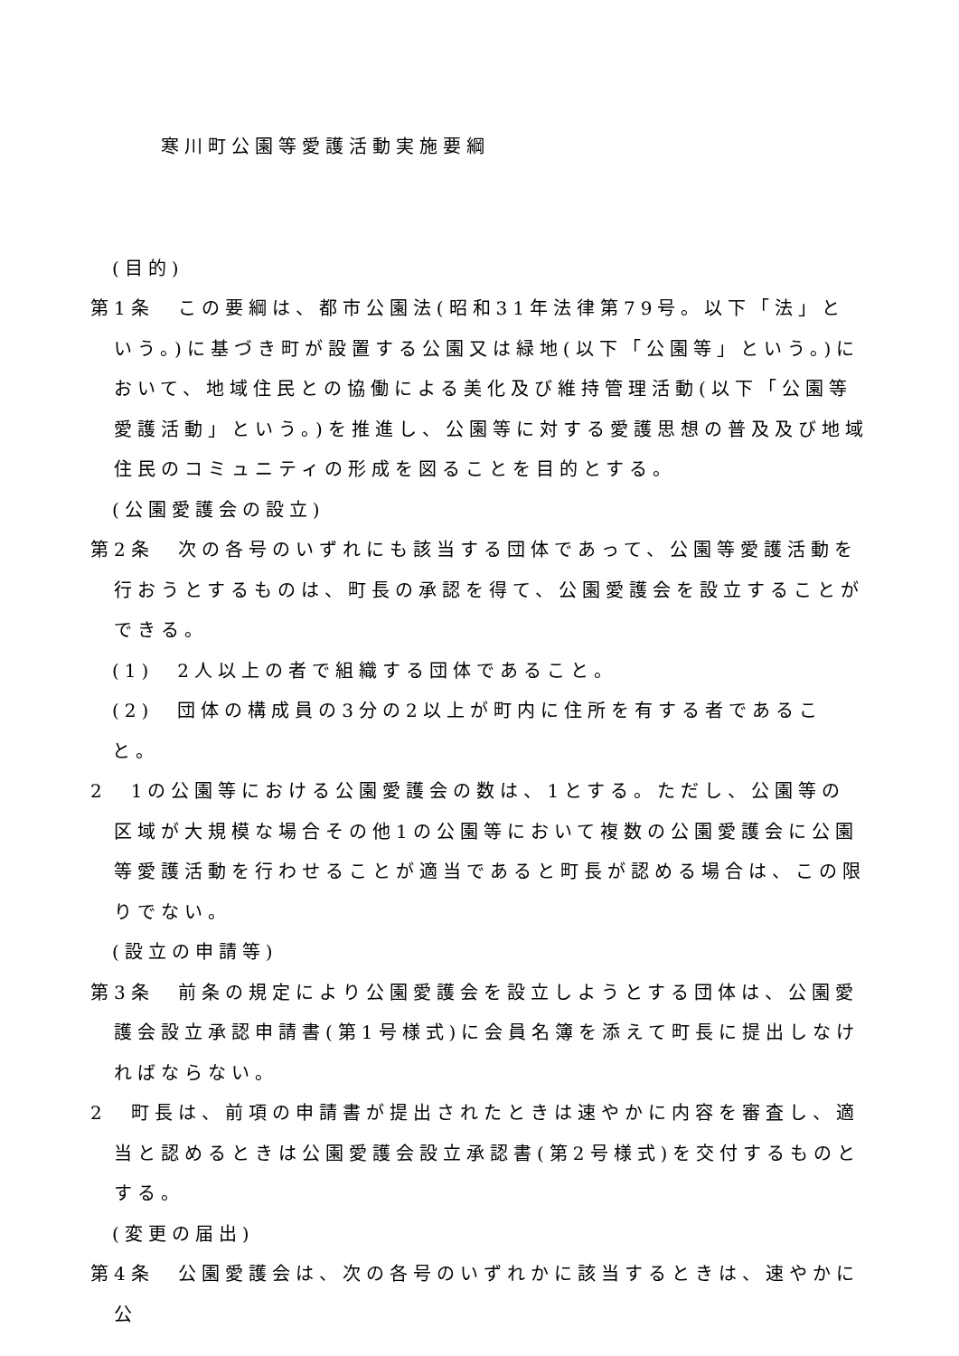寒川町公園等愛護活動実施要綱
(目的)
第1条　この要綱は、都市公園法(昭和31年法律第79号。以下「法」という。)に基づき町が設置する公園又は緑地(以下「公園等」という。)において、地域住民との協働による美化及び維持管理活動(以下「公園等愛護活動」という。)を推進し、公園等に対する愛護思想の普及及び地域住民のコミュニティの形成を図ることを目的とする。
(公園愛護会の設立)
第2条　次の各号のいずれにも該当する団体であって、公園等愛護活動を行おうとするものは、町長の承認を得て、公園愛護会を設立することができる。
(1)　2人以上の者で組織する団体であること。
(2)　団体の構成員の3分の2以上が町内に住所を有する者であること。
2　1の公園等における公園愛護会の数は、1とする。ただし、公園等の区域が大規模な場合その他1の公園等において複数の公園愛護会に公園等愛護活動を行わせることが適当であると町長が認める場合は、この限りでない。
(設立の申請等)
第3条　前条の規定により公園愛護会を設立しようとする団体は、公園愛護会設立承認申請書(第1号様式)に会員名簿を添えて町長に提出しなければならない。
2　町長は、前項の申請書が提出されたときは速やかに内容を審査し、適当と認めるときは公園愛護会設立承認書(第2号様式)を交付するものとする。
(変更の届出)
第4条　公園愛護会は、次の各号のいずれかに該当するときは、速やかに公